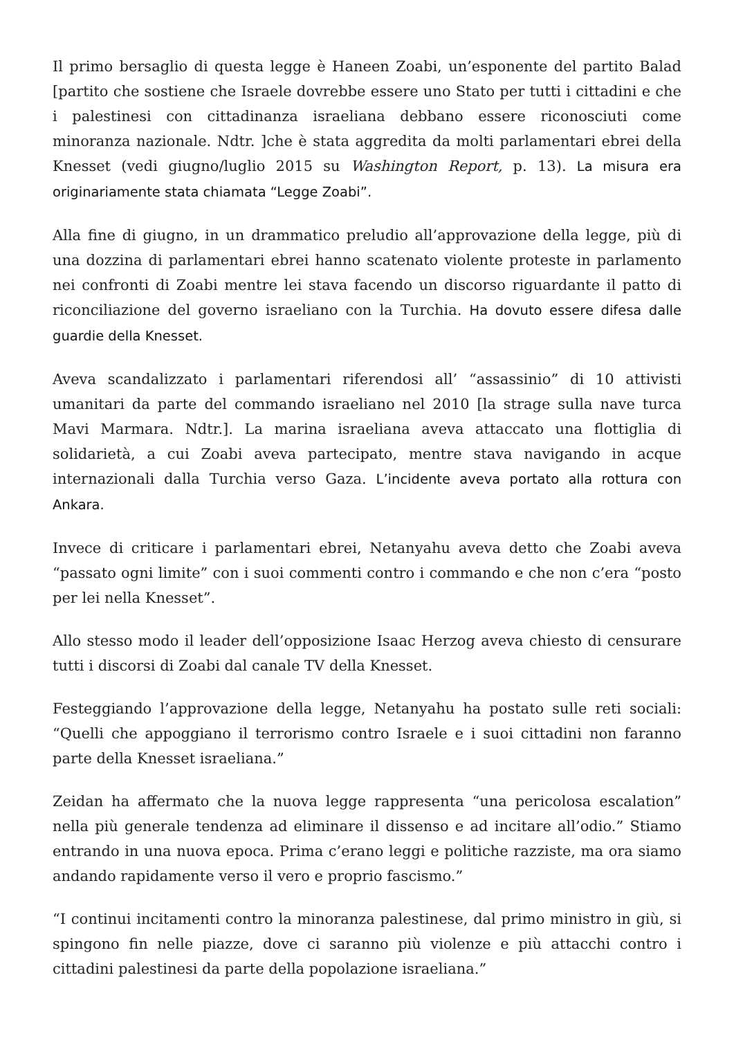Il primo bersaglio di questa legge è Haneen Zoabi, un’esponente del partito Balad [partito che sostiene che Israele dovrebbe essere uno Stato per tutti i cittadini e che i palestinesi con cittadinanza israeliana debbano essere riconosciuti come minoranza nazionale. Ndtr. ]che è stata aggredita da molti parlamentari ebrei della Knesset (vedi giugno/luglio 2015 su Washington Report, p. 13). La misura era originariamente stata chiamata “Legge Zoabi”.
Alla fine di giugno, in un drammatico preludio all’approvazione della legge, più di una dozzina di parlamentari ebrei hanno scatenato violente proteste in parlamento nei confronti di Zoabi mentre lei stava facendo un discorso riguardante il patto di riconciliazione del governo israeliano con la Turchia. Ha dovuto essere difesa dalle guardie della Knesset.
Aveva scandalizzato i parlamentari riferendosi all’ “assassinio” di 10 attivisti umanitari da parte del commando israeliano nel 2010 [la strage sulla nave turca Mavi Marmara. Ndtr.]. La marina israeliana aveva attaccato una flottiglia di solidarietà, a cui Zoabi aveva partecipato, mentre stava navigando in acque internazionali dalla Turchia verso Gaza. L’incidente aveva portato alla rottura con Ankara.
Invece di criticare i parlamentari ebrei, Netanyahu aveva detto che Zoabi aveva “passato ogni limite” con i suoi commenti contro i commando e che non c’era “posto per lei nella Knesset”.
Allo stesso modo il leader dell’opposizione Isaac Herzog aveva chiesto di censurare tutti i discorsi di Zoabi dal canale TV della Knesset.
Festeggiando l’approvazione della legge, Netanyahu ha postato sulle reti sociali: “Quelli che appoggiano il terrorismo contro Israele e i suoi cittadini non faranno parte della Knesset israeliana.”
Zeidan ha affermato che la nuova legge rappresenta “una pericolosa escalation” nella più generale tendenza ad eliminare il dissenso e ad incitare all’odio.” Stiamo entrando in una nuova epoca. Prima c’erano leggi e politiche razziste, ma ora siamo andando rapidamente verso il vero e proprio fascismo.”
“I continui incitamenti contro la minoranza palestinese, dal primo ministro in giù, si spingono fin nelle piazze, dove ci saranno più violenze e più attacchi contro i cittadini palestinesi da parte della popolazione israeliana.”